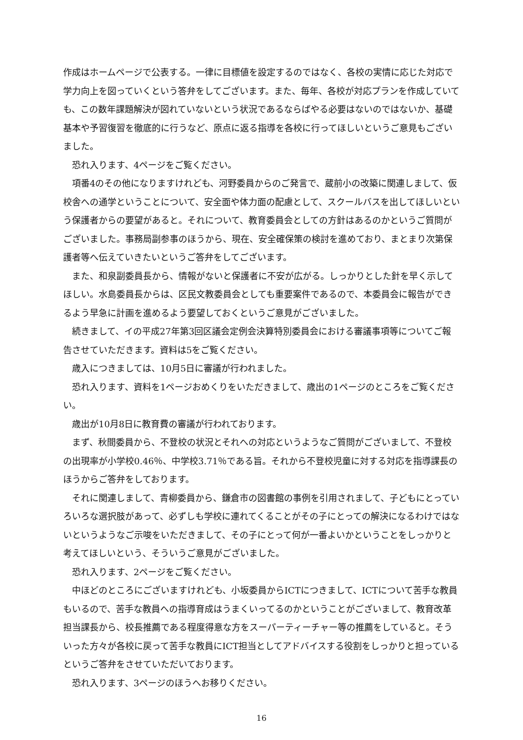作成はホームページで公表する。一律に目標値を設定するのではなく、各校の実情に応じた対応で学力向上を図っていくという答弁をしてございます。また、毎年、各校が対応プランを作成していても、この数年課題解決が図れていないという状況であるならばやる必要はないのではないか、基礎基本や予習復習を徹底的に行うなど、原点に返る指導を各校に行ってほしいというご意見もございました。
恐れ入ります、4ページをご覧ください。
項番4のその他になりますけれども、河野委員からのご発言で、蔵前小の改築に関連しまして、仮校舎への通学ということについて、安全面や体力面の配慮として、スクールバスを出してほしいという保護者からの要望があると。それについて、教育委員会としての方針はあるのかというご質問がございました。事務局副参事のほうから、現在、安全確保策の検討を進めており、まとまり次第保護者等へ伝えていきたいというご答弁をしてございます。
また、和泉副委員長から、情報がないと保護者に不安が広がる。しっかりとした針を早く示してほしい。水島委員長からは、区民文教委員会としても重要案件であるので、本委員会に報告ができるよう早急に計画を進めるよう要望しておくというご意見がございました。
続きまして、イの平成27年第3回区議会定例会決算特別委員会における審議事項等についてご報告させていただきます。資料は5をご覧ください。
歳入につきましては、10月5日に審議が行われました。
恐れ入ります、資料を1ページおめくりをいただきまして、歳出の1ページのところをご覧ください。
歳出が10月8日に教育費の審議が行われております。
まず、秋間委員から、不登校の状況とそれへの対応というようなご質問がございまして、不登校の出現率が小学校0.46％、中学校3.71％である旨。それから不登校児童に対する対応を指導課長のほうからご答弁をしております。
それに関連しまして、青柳委員から、鎌倉市の図書館の事例を引用されまして、子どもにとっていろいろな選択肢があって、必ずしも学校に連れてくることがその子にとっての解決になるわけではないというようなご示唆をいただきまして、その子にとって何が一番よいかということをしっかりと考えてほしいという、そういうご意見がございました。
恐れ入ります、2ページをご覧ください。
中ほどのところにございますけれども、小坂委員からICTにつきまして、ICTについて苦手な教員もいるので、苦手な教員への指導育成はうまくいってるのかということがございまして、教育改革担当課長から、校長推薦である程度得意な方をスーパーティーチャー等の推薦をしていると。そういった方々が各校に戻って苦手な教員にICT担当としてアドバイスする役割をしっかりと担っているというご答弁をさせていただいております。
恐れ入ります、3ページのほうへお移りください。
16